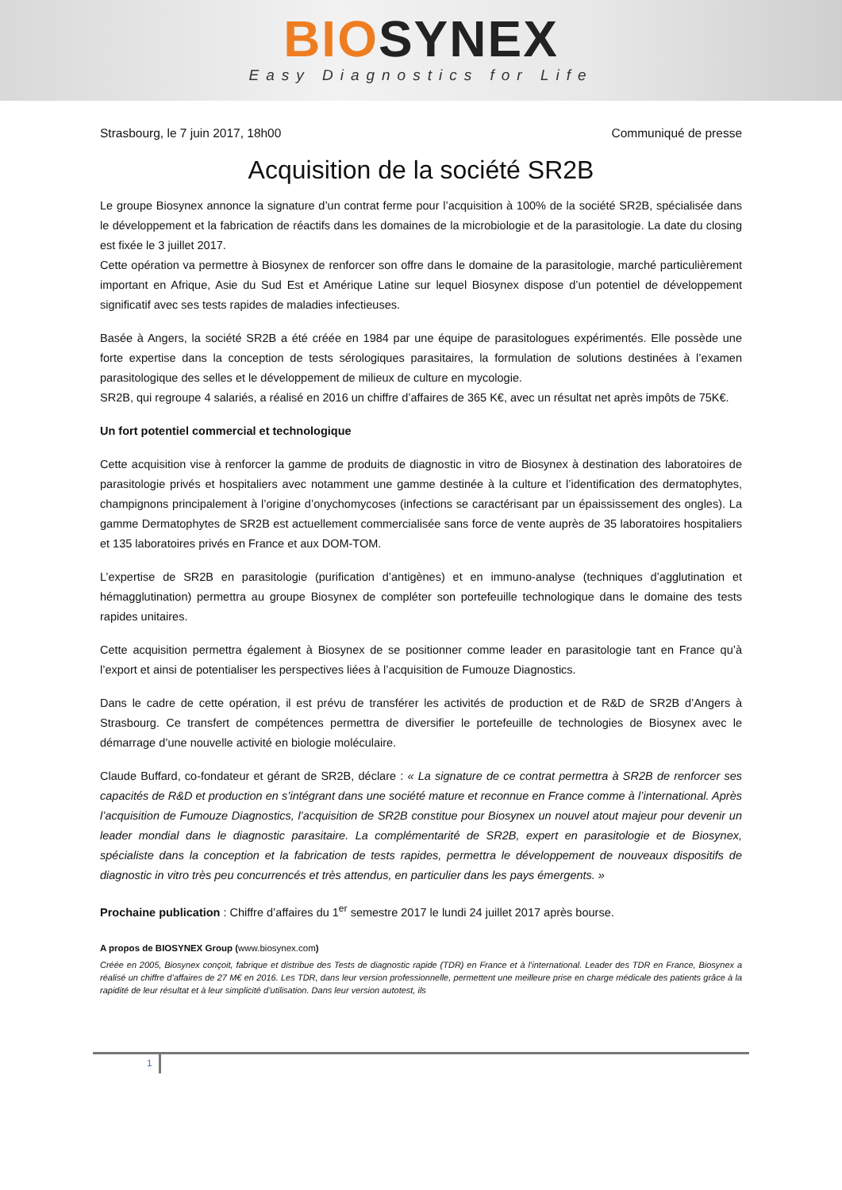BIO SYNEX
Easy Diagnostics for Life
Strasbourg, le 7 juin 2017, 18h00 Communiqué de presse
Acquisition de la société SR2B
Le groupe Biosynex annonce la signature d’un contrat ferme pour l’acquisition à 100% de la société SR2B, spécialisée dans le développement et la fabrication de réactifs dans les domaines de la microbiologie et de la parasitologie. La date du closing est fixée le 3 juillet 2017.
Cette opération va permettre à Biosynex de renforcer son offre dans le domaine de la parasitologie, marché particulièrement important en Afrique, Asie du Sud Est et Amérique Latine sur lequel Biosynex dispose d’un potentiel de développement significatif avec ses tests rapides de maladies infectieuses.
Basée à Angers, la société SR2B a été créée en 1984 par une équipe de parasitologues expérimentés. Elle possède une forte expertise dans la conception de tests sérologiques parasitaires, la formulation de solutions destinées à l’examen parasitologique des selles et le développement de milieux de culture en mycologie.
SR2B, qui regroupe 4 salariés, a réalisé en 2016 un chiffre d’affaires de 365 K€, avec un résultat net après impôts de 75K€.
Un fort potentiel commercial et technologique
Cette acquisition vise à renforcer la gamme de produits de diagnostic in vitro de Biosynex à destination des laboratoires de parasitologie privés et hospitaliers avec notamment une gamme destinée à la culture et l’identification des dermatophytes, champignons principalement à l’origine d’onychomycoses (infections se caractérisant par un épaississement des ongles). La gamme Dermatophytes de SR2B est actuellement commercialisée sans force de vente auprès de 35 laboratoires hospitaliers et 135 laboratoires privés en France et aux DOM-TOM.
L’expertise de SR2B en parasitologie (purification d’antigènes) et en immuno-analyse (techniques d’agglutination et hémagglutination) permettra au groupe Biosynex de compléter son portefeuille technologique dans le domaine des tests rapides unitaires.
Cette acquisition permettra également à Biosynex de se positionner comme leader en parasitologie tant en France qu’à l’export et ainsi de potentialiser les perspectives liées à l’acquisition de Fumouze Diagnostics.
Dans le cadre de cette opération, il est prévu de transférer les activités de production et de R&D de SR2B d’Angers à Strasbourg. Ce transfert de compétences permettra de diversifier le portefeuille de technologies de Biosynex avec le démarrage d’une nouvelle activité en biologie moléculaire.
Claude Buffard, co-fondateur et gérant de SR2B, déclare : « La signature de ce contrat permettra à SR2B de renforcer ses capacités de R&D et production en s’intégrant dans une société mature et reconnue en France comme à l’international. Après l’acquisition de Fumouze Diagnostics, l’acquisition de SR2B constitue pour Biosynex un nouvel atout majeur pour devenir un leader mondial dans le diagnostic parasitaire. La complémentarité de SR2B, expert en parasitologie et de Biosynex, spécialiste dans la conception et la fabrication de tests rapides, permettra le développement de nouveaux dispositifs de diagnostic in vitro très peu concurrencés et très attendus, en particulier dans les pays émergents. »
Prochaine publication : Chiffre d’affaires du 1<sup>er</sup> semestre 2017 le lundi 24 juillet 2017 après bourse.
A propos de BIOSYNEX Group (www.biosynex.com)
Créée en 2005, Biosynex conçoit, fabrique et distribue des Tests de diagnostic rapide (TDR) en France et à l’international. Leader des TDR en France, Biosynex a réalisé un chiffre d’affaires de 27 M€ en 2016. Les TDR, dans leur version professionnelle, permettent une meilleure prise en charge médicale des patients grâce à la rapidité de leur résultat et à leur simplicité d’utilisation. Dans leur version autotest, ils
1